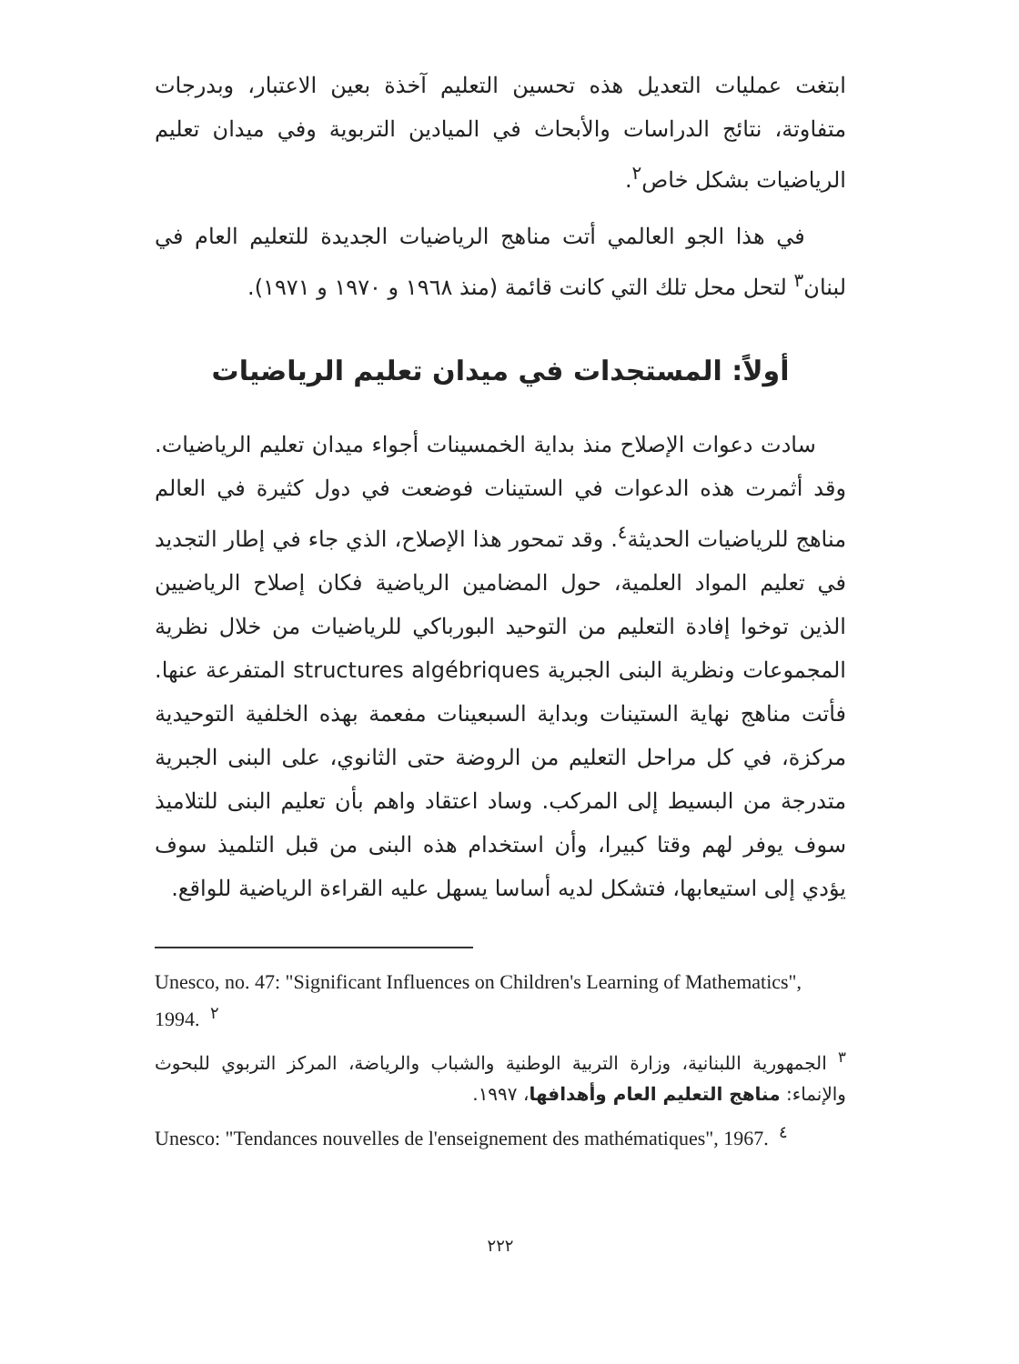ابتغت عمليات التعديل هذه تحسين التعليم آخذة بعين الاعتبار، وبدرجات متفاوتة، نتائج الدراسات والأبحاث في الميادين التربوية وفي ميدان تعليم الرياضيات بشكل خاص<sup>٢</sup>.
في هذا الجو العالمي أتت مناهج الرياضيات الجديدة للتعليم العام في لبنان<sup>٣</sup> لتحل محل تلك التي كانت قائمة (منذ ١٩٦٨ و ١٩٧٠ و ١٩٧١).
أولاً: المستجدات في ميدان تعليم الرياضيات
سادت دعوات الإصلاح منذ بداية الخمسينات أجواء ميدان تعليم الرياضيات. وقد أثمرت هذه الدعوات في الستينات فوضعت في دول كثيرة في العالم مناهج للرياضيات الحديثة<sup>٤</sup>. وقد تمحور هذا الإصلاح، الذي جاء في إطار التجديد في تعليم المواد العلمية، حول المضامين الرياضية فكان إصلاح الرياضيين الذين توخوا إفادة التعليم من التوحيد البورباكي للرياضيات من خلال نظرية المجموعات ونظرية البنى الجبرية structures algébriques المتفرعة عنها. فأتت مناهج نهاية الستينات وبداية السبعينات مفعمة بهذه الخلفية التوحيدية مركزة، في كل مراحل التعليم من الروضة حتى الثانوي، على البنى الجبرية متدرجة من البسيط إلى المركب. وساد اعتقاد واهم بأن تعليم البنى للتلاميذ سوف يوفر لهم وقتا كبيرا، وأن استخدام هذه البنى من قبل التلميذ سوف يؤدي إلى استيعابها، فتشكل لديه أساسا يسهل عليه القراءة الرياضية للواقع.
Unesco, no. 47: "Significant Influences on Children's Learning of Mathematics", 1994. <sup>٢</sup>
<sup>٣</sup> الجمهورية اللبنانية، وزارة التربية الوطنية والشباب والرياضة، المركز التربوي للبحوث والإنماء: مناهج التعليم العام وأهدافها، ١٩٩٧.
Unesco: "Tendances nouvelles de l'enseignement des mathématiques", 1967. <sup>٤</sup>
٢٢٢